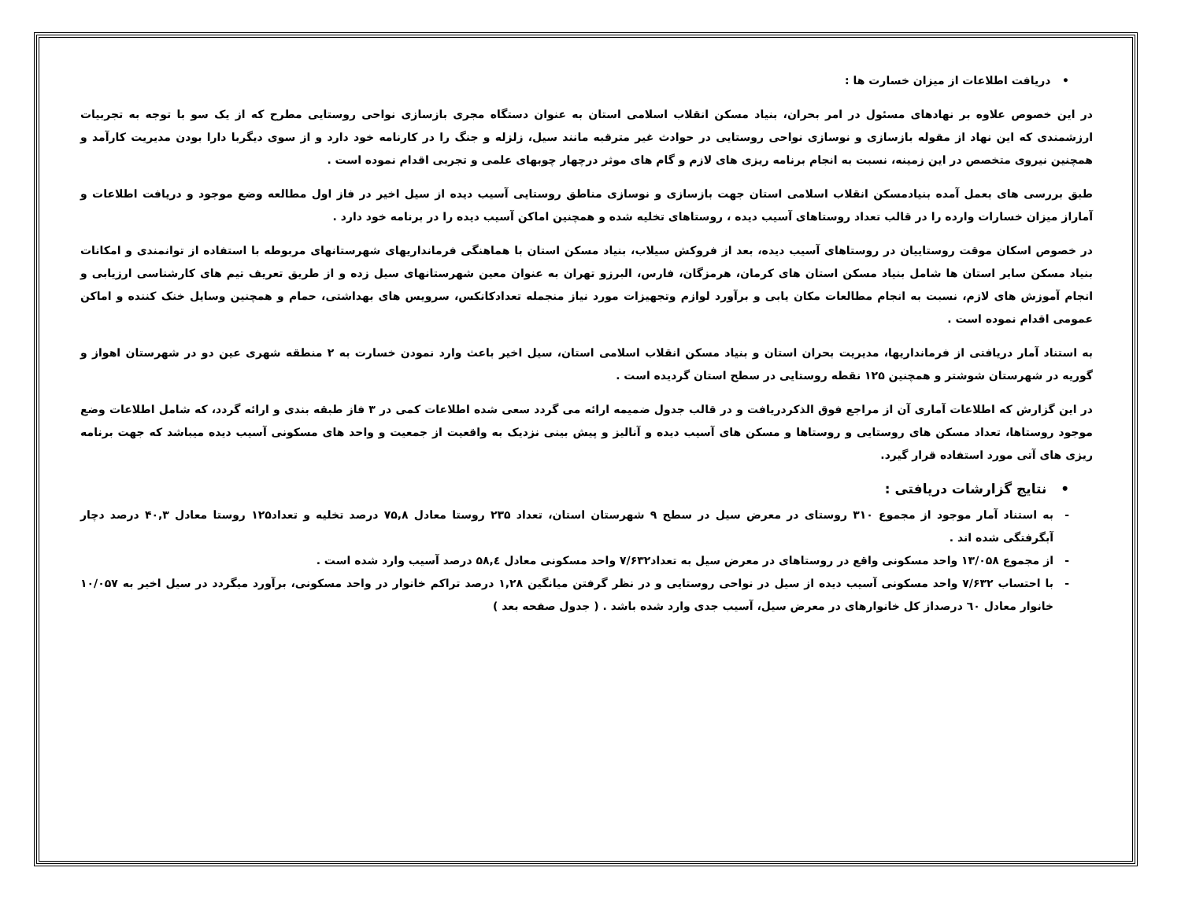• دریافت اطلاعات از میزان خسارت ها :
در این خصوص علاوه بر نهادهای مسئول در امر بحران، بنیاد مسکن انقلاب اسلامی استان به عنوان دستگاه مجری بازسازی نواحی روستایی مطرح که از یک سو با توجه به تجربیات ارزشمندی که این نهاد از مقوله بازسازی و نوسازی نواحی روستایی در حوادث غیر مترقبه مانند سیل، زلزله و جنگ را در کارنامه خود دارد و از سوی دیگربا دارا بودن مدیریت کارآمد و همچنین نیروی متخصص در این زمینه، نسبت به انجام برنامه ریزی های لازم و گام های موثر درچهار چوبهای علمی و تجربی اقدام نموده است .
طبق بررسی های بعمل آمده بنیادمسکن انقلاب اسلامی استان جهت بازسازی و نوسازی مناطق روستایی آسیب دیده از سیل اخیر در فاز اول مطالعه وضع موجود و دریافت اطلاعات و آماراز میزان خسارات وارده را در قالب تعداد روستاهای آسیب دیده ، روستاهای تخلیه شده و همچنین اماکن آسیب دیده را در برنامه خود دارد .
در خصوص اسکان موقت روستاییان در روستاهای آسیب دیده، بعد از فروکش سیلاب، بنیاد مسکن استان با هماهنگی فرمانداریهای شهرستانهای مربوطه با استفاده از توانمندی و امکانات بنیاد مسکن سایر استان ها شامل بنیاد مسکن استان های کرمان، هرمزگان، فارس، البرزو تهران به عنوان معین شهرستانهای سیل زده و از طریق تعریف تیم های کارشناسی ارزیابی و انجام آموزش های لازم، نسبت به انجام مطالعات مکان یابی و برآورد لوازم وتجهیزات مورد نیاز منجمله تعدادکانکس، سرویس های بهداشتی، حمام و همچنین وسایل خنک کننده و اماکن عمومی اقدام نموده است .
به استناد آمار دریافتی از فرمانداریها، مدیریت بحران استان و بنیاد مسکن انقلاب اسلامی استان، سیل اخیر باعث وارد نمودن خسارت به ۲ منطقه شهری عین دو در شهرستان اهواز و گوریه در شهرستان شوشتر و همچنین ۱۲۵ نقطه روستایی در سطح استان گردیده است .
در این گزارش که اطلاعات آماری آن از مراجع فوق الذکردریافت و در قالب جدول ضمیمه ارائه می گردد سعی شده اطلاعات کمی در ۳ فاز طبقه بندی و ارائه گردد، که شامل اطلاعات وضع موجود روستاها، تعداد مسکن های روستایی و روستاها و مسکن های آسیب دیده و آنالیز و پیش بینی نزدیک به واقعیت از جمعیت و واحد های مسکونی آسیب دیده میباشد که جهت برنامه ریزی های آتی مورد استفاده قرار گیرد.
• نتایج گزارشات دریافتی :
- به استناد آمار موجود از مجموع ۳۱۰ روستای در معرض سیل در سطح ۹ شهرستان استان، تعداد ۲۳۵ روستا معادل ۷۵,۸ درصد تخلیه و تعداد۱۲۵ روستا معادل ۴۰,۳ درصد دچار آبگرفتگی شده اند .
- از مجموع ۱۳/۰۵۸ واحد مسکونی واقع در روستاهای در معرض سیل به تعداد۷/۶۳۲ واحد مسکونی معادل ۵۸,٤ درصد آسیب وارد شده است .
- با احتساب ۷/۶۳۲ واحد مسکونی آسیب دیده از سیل در نواحی روستایی و در نظر گرفتن میانگین ۱,۲۸ درصد تراکم خانوار در واحد مسکونی، برآورد میگردد در سیل اخیر به ۱۰/۰۵۷ خانوار معادل ٦۰ درصداز کل خانوارهای در معرض سیل، آسیب جدی وارد شده باشد . ( جدول صفحه بعد )